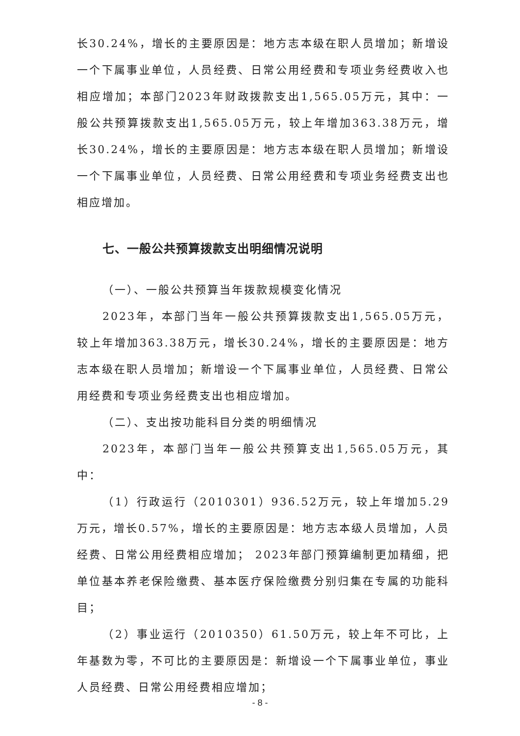长30.24%，增长的主要原因是：地方志本级在职人员增加；新增设一个下属事业单位，人员经费、日常公用经费和专项业务经费收入也相应增加；本部门2023年财政拨款支出1,565.05万元，其中：一般公共预算拨款支出1,565.05万元，较上年增加363.38万元，增长30.24%，增长的主要原因是：地方志本级在职人员增加；新增设一个下属事业单位，人员经费、日常公用经费和专项业务经费支出也相应增加。
七、一般公共预算拨款支出明细情况说明
（一）、一般公共预算当年拨款规模变化情况
2023年，本部门当年一般公共预算拨款支出1,565.05万元，较上年增加363.38万元，增长30.24%，增长的主要原因是：地方志本级在职人员增加；新增设一个下属事业单位，人员经费、日常公用经费和专项业务经费支出也相应增加。
（二）、支出按功能科目分类的明细情况
2023年，本部门当年一般公共预算支出1,565.05万元，其中：
（1）行政运行（2010301）936.52万元，较上年增加5.29万元，增长0.57%，增长的主要原因是：地方志本级人员增加，人员经费、日常公用经费相应增加； 2023年部门预算编制更加精细，把单位基本养老保险缴费、基本医疗保险缴费分别归集在专属的功能科目；
（2）事业运行（2010350）61.50万元，较上年不可比，上年基数为零，不可比的主要原因是：新增设一个下属事业单位，事业人员经费、日常公用经费相应增加；
- 8 -